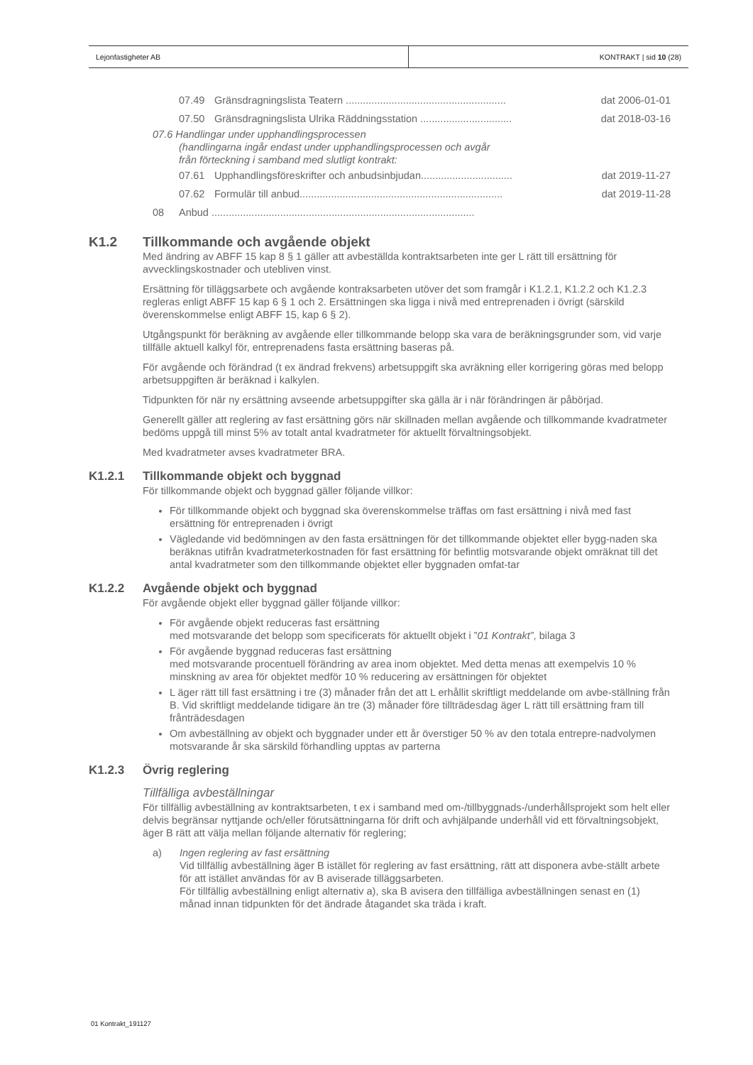Lejonfastigheter AB KONTRAKT | sid 10 (28)
07.49 Gränsdragningslista Teatern ........................................................ dat 2006-01-01
07.50 Gränsdragningslista Ulrika Räddningsstation ................................ dat 2018-03-16
07.6 Handlingar under upphandlingsprocessen
(handlingarna ingår endast under upphandlingsprocessen och avgår
från förteckning i samband med slutligt kontrakt:
07.61 Upphandlingsföreskrifter och anbudsinbjudan................................ dat 2019-11-27
07.62 Formulär till anbud....................................................................... dat 2019-11-28
08 Anbud ............................................................................................
K1.2 Tillkommande och avgående objekt
Med ändring av ABFF 15 kap 8 § 1 gäller att avbeställda kontraktsarbeten inte ger L rätt till ersättning för avvecklingskostnader och utebliven vinst.
Ersättning för tilläggsarbete och avgående kontraksarbeten utöver det som framgår i K1.2.1, K1.2.2 och K1.2.3 regleras enligt ABFF 15 kap 6 § 1 och 2. Ersättningen ska ligga i nivå med entreprenaden i övrigt (särskild överenskommelse enligt ABFF 15, kap 6 § 2).
Utgångspunkt för beräkning av avgående eller tillkommande belopp ska vara de beräkningsgrunder som, vid varje tillfälle aktuell kalkyl för, entreprenadens fasta ersättning baseras på.
För avgående och förändrad (t ex ändrad frekvens) arbetsuppgift ska avräkning eller korrigering göras med belopp arbetsuppgiften är beräknad i kalkylen.
Tidpunkten för när ny ersättning avseende arbetsuppgifter ska gälla är i när förändringen är påbörjad.
Generellt gäller att reglering av fast ersättning görs när skillnaden mellan avgående och tillkommande kvadratmeter bedöms uppgå till minst 5% av totalt antal kvadratmeter för aktuellt förvaltningsobjekt.
Med kvadratmeter avses kvadratmeter BRA.
K1.2.1 Tillkommande objekt och byggnad
För tillkommande objekt och byggnad gäller följande villkor:
För tillkommande objekt och byggnad ska överenskommelse träffas om fast ersättning i nivå med fast ersättning för entreprenaden i övrigt
Vägledande vid bedömningen av den fasta ersättningen för det tillkommande objektet eller bygg-naden ska beräknas utifrån kvadratmeterkostnaden för fast ersättning för befintlig motsvarande objekt omräknat till det antal kvadratmeter som den tillkommande objektet eller byggnaden omfat-tar
K1.2.2 Avgående objekt och byggnad
För avgående objekt eller byggnad gäller följande villkor:
För avgående objekt reduceras fast ersättning
med motsvarande det belopp som specificerats för aktuellt objekt i ”01 Kontrakt”, bilaga 3
För avgående byggnad reduceras fast ersättning
med motsvarande procentuell förändring av area inom objektet. Med detta menas att exempelvis 10 % minskning av area för objektet medför 10 % reducering av ersättningen för objektet
L äger rätt till fast ersättning i tre (3) månader från det att L erhållit skriftligt meddelande om avbe-ställning från B. Vid skriftligt meddelande tidigare än tre (3) månader före tillträdesdag äger L rätt till ersättning fram till frånträdesdagen
Om avbeställning av objekt och byggnader under ett år överstiger 50 % av den totala entrepre-nadvolymen motsvarande år ska särskild förhandling upptas av parterna
K1.2.3 Övrig reglering
Tillfälliga avbeställningar
För tillfällig avbeställning av kontraktsarbeten, t ex i samband med om-/tillbyggnads-/underhållsprojekt som helt eller delvis begränsar nyttjande och/eller förutsättningarna för drift och avhjälpande underhåll vid ett förvaltningsobjekt, äger B rätt att välja mellan följande alternativ för reglering;
a) Ingen reglering av fast ersättning
Vid tillfällig avbeställning äger B istället för reglering av fast ersättning, rätt att disponera avbe-ställt arbete för att istället användas för av B aviserade tilläggsarbeten.
För tillfällig avbeställning enligt alternativ a), ska B avisera den tillfälliga avbeställningen senast en (1) månad innan tidpunkten för det ändrade åtagandet ska träda i kraft.
01 Kontrakt_191127